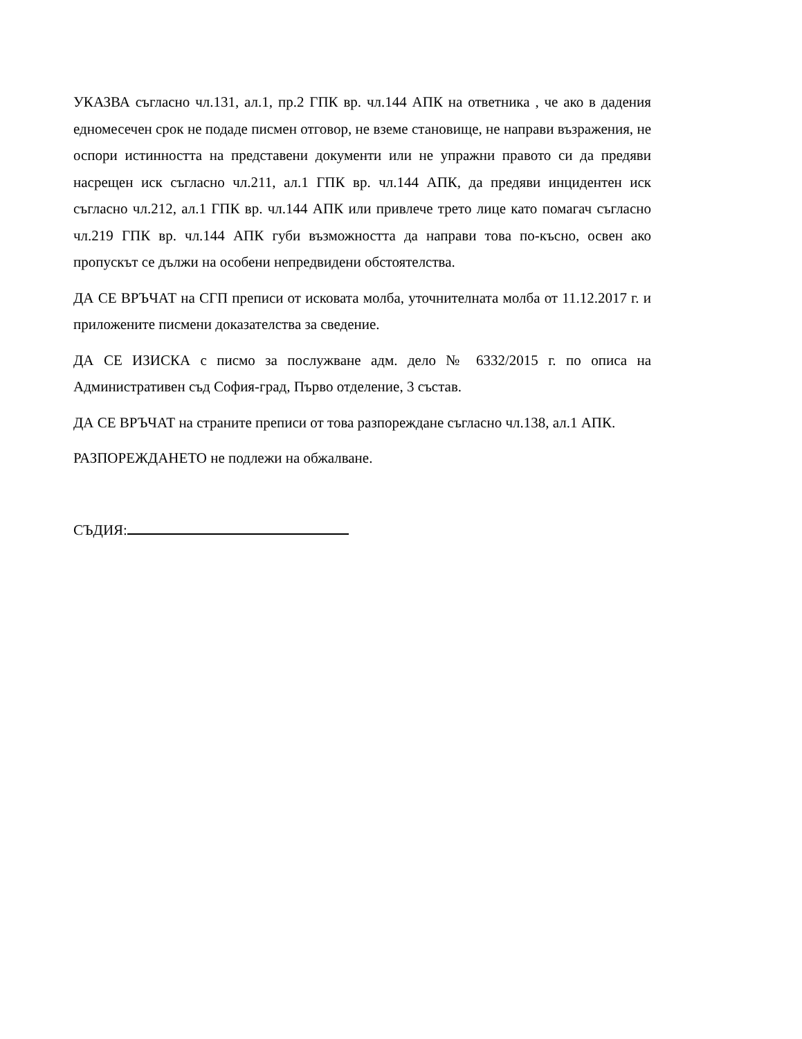УКАЗВА съгласно чл.131, ал.1, пр.2 ГПК вр. чл.144 АПК на ответника , че ако в дадения едномесечен срок не подаде писмен отговор, не вземе становище, не направи възражения, не оспори истинността на представени документи или не упражни правото си да предяви насрещен иск съгласно чл.211, ал.1 ГПК вр. чл.144 АПК, да предяви инцидентен иск съгласно чл.212, ал.1 ГПК вр. чл.144 АПК или привлече трето лице като помагач съгласно чл.219 ГПК вр. чл.144 АПК губи възможността да направи това по-късно, освен ако пропускът се дължи на особени непредвидени обстоятелства.
ДА СЕ ВРЪЧАТ на СГП преписи от исковата молба, уточнителната молба от 11.12.2017 г. и приложените писмени доказателства за сведение.
ДА СЕ ИЗИСКА с писмо за послужване адм. дело № 6332/2015 г. по описа на Административен съд София-град, Първо отделение, 3 състав.
ДА СЕ ВРЪЧАТ на страните преписи от това разпореждане съгласно чл.138, ал.1 АПК.
РАЗПОРЕЖДАНЕТО не подлежи на обжалване.
СЪДИЯ: